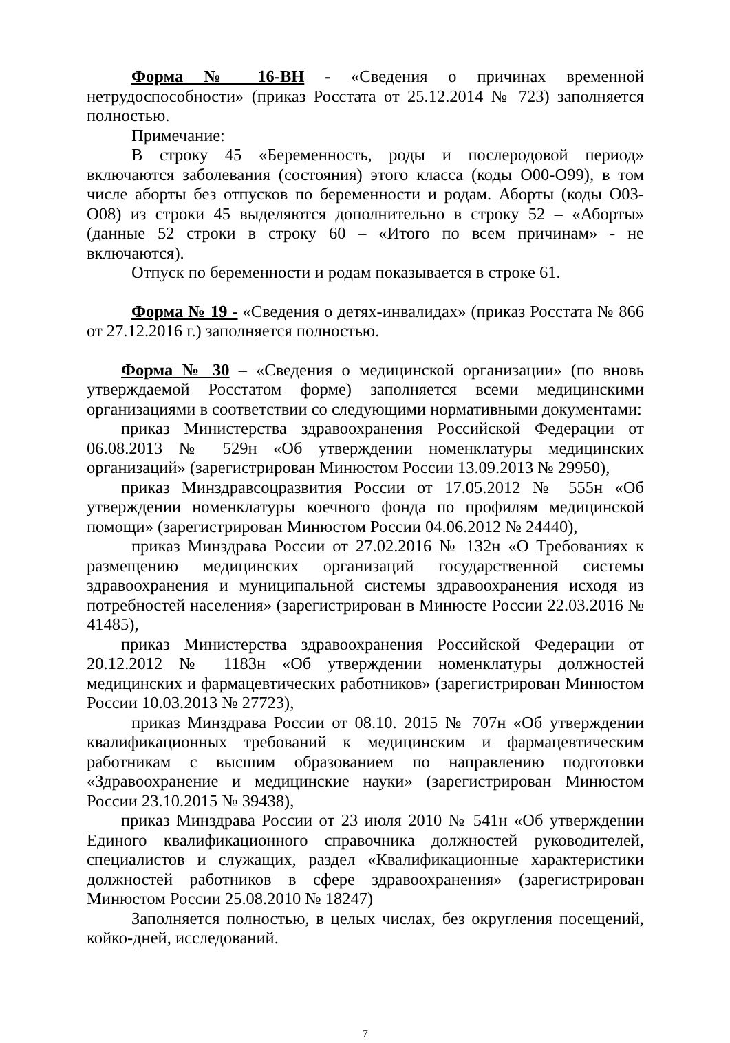Форма № 16-ВН - «Сведения о причинах временной нетрудоспособности» (приказ Росстата от 25.12.2014 № 723) заполняется полностью.
Примечание:
В строку 45 «Беременность, роды и послеродовой период» включаются заболевания (состояния) этого класса (коды О00-О99), в том числе аборты без отпусков по беременности и родам. Аборты (коды О03-О08) из строки 45 выделяются дополнительно в строку 52 – «Аборты» (данные 52 строки в строку 60 – «Итого по всем причинам» - не включаются).
Отпуск по беременности и родам показывается в строке 61.
Форма № 19 - «Сведения о детях-инвалидах» (приказ Росстата № 866 от 27.12.2016 г.) заполняется полностью.
Форма № 30 – «Сведения о медицинской организации» (по вновь утверждаемой Росстатом форме) заполняется всеми медицинскими организациями в соответствии со следующими нормативными документами:
приказ Министерства здравоохранения Российской Федерации от 06.08.2013 № 529н «Об утверждении номенклатуры медицинских организаций» (зарегистрирован Минюстом России 13.09.2013 № 29950),
приказ Минздравсоцразвития России от 17.05.2012 № 555н «Об утверждении номенклатуры коечного фонда по профилям медицинской помощи» (зарегистрирован Минюстом России 04.06.2012 № 24440),
приказ Минздрава России от 27.02.2016 № 132н «О Требованиях к размещению медицинских организаций государственной системы здравоохранения и муниципальной системы здравоохранения исходя из потребностей населения» (зарегистрирован в Минюсте России 22.03.2016 № 41485),
приказ Министерства здравоохранения Российской Федерации от 20.12.2012 № 1183н «Об утверждении номенклатуры должностей медицинских и фармацевтических работников» (зарегистрирован Минюстом России 10.03.2013 № 27723),
приказ Минздрава России от 08.10. 2015 № 707н «Об утверждении квалификационных требований к медицинским и фармацевтическим работникам с высшим образованием по направлению подготовки «Здравоохранение и медицинские науки» (зарегистрирован Минюстом России 23.10.2015 № 39438),
приказ Минздрава России от 23 июля 2010 № 541н «Об утверждении Единого квалификационного справочника должностей руководителей, специалистов и служащих, раздел «Квалификационные характеристики должностей работников в сфере здравоохранения» (зарегистрирован Минюстом России 25.08.2010 № 18247)
Заполняется полностью, в целых числах, без округления посещений, койко-дней, исследований.
7